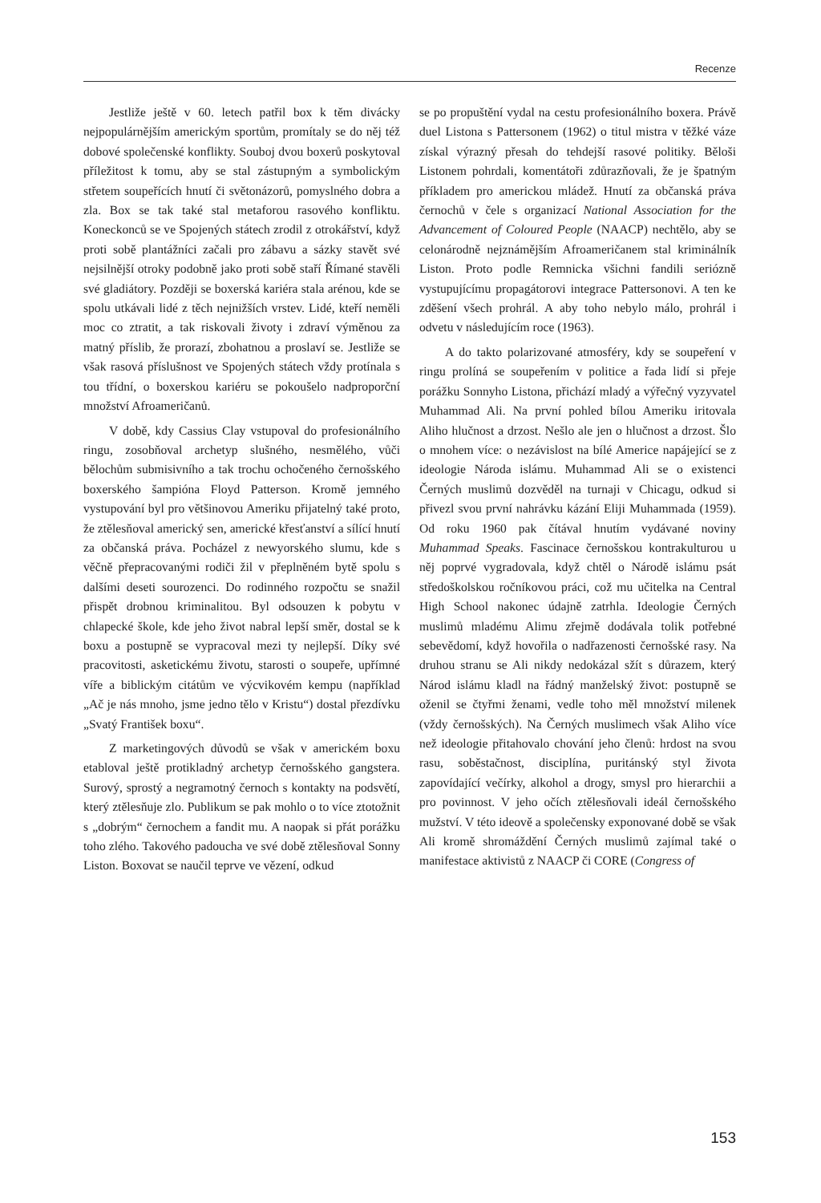Recenze
Jestliže ještě v 60. letech patřil box k těm divácky nejpopulárnějším americkým sportům, promítaly se do něj též dobové společenské konflikty. Souboj dvou boxerů poskytoval příležitost k tomu, aby se stal zástupným a symbolickým střetem soupeřících hnutí či světonázorů, pomyslného dobra a zla. Box se tak také stal metaforou rasového konfliktu. Koneckonců se ve Spojených státech zrodil z otrokářství, když proti sobě plantážníci začali pro zábavu a sázky stavět své nejsilnější otroky podobně jako proti sobě staří Římané stavěli své gladiátory. Později se boxerská kariéra stala arénou, kde se spolu utkávali lidé z těch nejnižších vrstev. Lidé, kteří neměli moc co ztratit, a tak riskovali životy i zdraví výměnou za matný příslib, že prorazí, zbohatnou a proslaví se. Jestliže se však rasová příslušnost ve Spojených státech vždy protínala s tou třídní, o boxerskou kariéru se pokoušelo nadproporční množství Afroameričanů.
V době, kdy Cassius Clay vstupoval do profesionálního ringu, zosobňoval archetyp slušného, nesmělého, vůči bělochům submisivního a tak trochu ochočeného černošského boxerského šampióna Floyd Patterson. Kromě jemného vystupování byl pro většinovou Ameriku přijatelný také proto, že ztělesňoval americký sen, americké křesťanství a sílící hnutí za občanská práva. Pocházel z newyorského slumu, kde s věčně přepracovanými rodiči žil v přeplněném bytě spolu s dalšími deseti sourozenci. Do rodinného rozpočtu se snažil přispět drobnou kriminalitou. Byl odsouzen k pobytu v chlapecké škole, kde jeho život nabral lepší směr, dostal se k boxu a postupně se vypracoval mezi ty nejlepší. Díky své pracovitosti, asketickému životu, starosti o soupeře, upřímné víře a biblickým citátům ve výcvikovém kempu (například „Ač je nás mnoho, jsme jedno tělo v Kristu“) dostal přezdívku „Svatý František boxu“.
Z marketingových důvodů se však v americkém boxu etabloval ještě protikladný archetyp černošského gangstera. Surový, sprostý a negramotný černoch s kontakty na podsvětí, který ztělesňuje zlo. Publikum se pak mohlo o to více ztotožnit s „dobrým“ černochem a fandit mu. A naopak si přát porážku toho zlého. Takového padoucha ve své době ztělesňoval Sonny Liston. Boxovat se naučil teprve ve vězení, odkud
se po propuštění vydal na cestu profesionálního boxera. Právě duel Listona s Pattersonem (1962) o titul mistra v těžké váze získal výrazný přesah do tehdejší rasové politiky. Běloši Listonem pohrdali, komentátoři zdůrazňovali, že je špatným příkladem pro americkou mládež. Hnutí za občanská práva černochů v čele s organizací National Association for the Advancement of Coloured People (NAACP) nechtělo, aby se celonárodně nejznámějším Afroameričanem stal kriminálník Liston. Proto podle Remnicka všichni fandili seriózně vystupujícímu propagátorovi integrace Pattersonovi. A ten ke zděšení všech prohrál. A aby toho nebylo málo, prohrál i odvetu v následujícím roce (1963).
A do takto polarizované atmosféry, kdy se soupeření v ringu prolíná se soupeřením v politice a řada lidí si přeje porážku Sonnyho Listona, přichází mladý a výřečný vyzyvatel Muhammad Ali. Na první pohled bílou Ameriku iritovala Aliho hlučnost a drzost. Nešlo ale jen o hlučnost a drzost. Šlo o mnohem více: o nezávislost na bílé Americe napájející se z ideologie Národa islámu. Muhammad Ali se o existenci Černých muslimů dozvěděl na turnaji v Chicagu, odkud si přivezl svou první nahrávku kázání Eliji Muhammada (1959). Od roku 1960 pak čítával hnutím vydávané noviny Muhammad Speaks. Fascinace černošskou kontrakulturou u něj poprvé vygradovala, když chtěl o Národě islámu psát středoškolskou ročníkovou práci, což mu učitelka na Central High School nakonec údajně zatrhla. Ideologie Černých muslimů mladému Alimu zřejmě dodávala tolik potřebné sebevědomí, když hovořila o nadřazenosti černošské rasy. Na druhou stranu se Ali nikdy nedokázal sžít s důrazem, který Národ islámu kladl na řádný manželský život: postupně se oženil se čtyřmi ženami, vedle toho měl množství milenek (vždy černošských). Na Černých muslimech však Aliho více než ideologie přitahovalo chování jeho členů: hrdost na svou rasu, soběstačnost, disciplína, puritánský styl života zapovídající večírky, alkohol a drogy, smysl pro hierarchii a pro povinnost. V jeho očích ztělesňovali ideál černošského mužství. V této ideově a společensky exponované době se však Ali kromě shromáždění Černých muslimů zajímal také o manifestace aktivistů z NAACP či CORE (Congress of
153